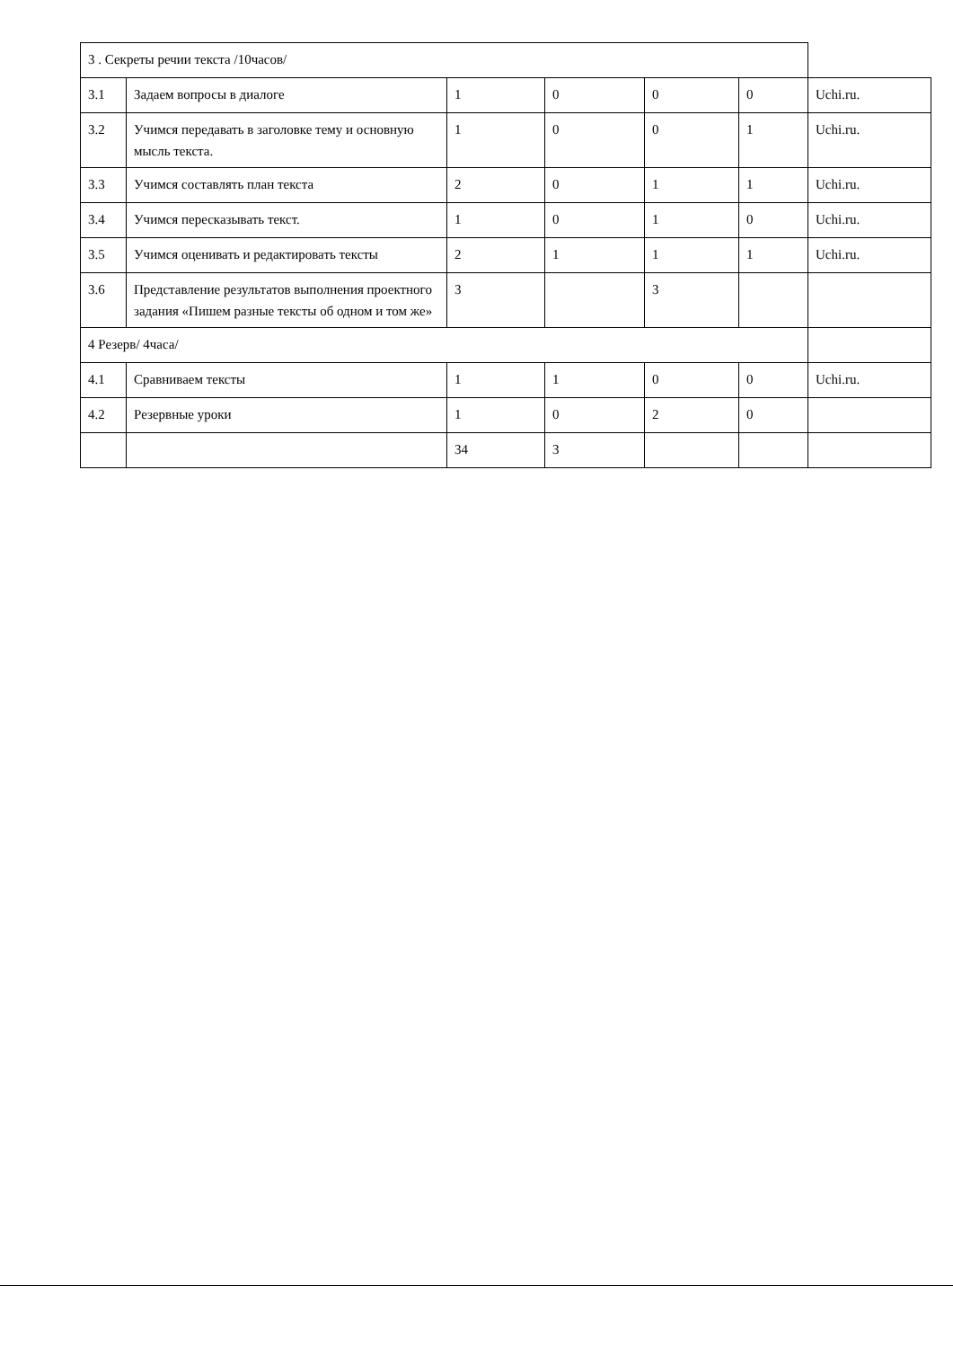| 3 . Секреты речии текста /10часов/ | | | | | | |
| 3.1 | Задаем вопросы в диалоге | 1 | 0 | 0 | 0 | Uchi.ru. |
| 3.2 | Учимся передавать в заголовке тему и основную мысль текста. | 1 | 0 | 0 | 1 | Uchi.ru. |
| 3.3 | Учимся составлять план текста | 2 | 0 | 1 | 1 | Uchi.ru. |
| 3.4 | Учимся пересказывать текст. | 1 | 0 | 1 | 0 | Uchi.ru. |
| 3.5 | Учимся оценивать и редактировать тексты | 2 | 1 | 1 | 1 | Uchi.ru. |
| 3.6 | Представление результатов выполнения проектного задания «Пишем разные тексты об одном и том же» | 3 | | 3 | | |
| 4 Резерв/ 4часа/ | | | | | | |
| 4.1 | Сравниваем тексты | 1 | 1 | 0 | 0 | Uchi.ru. |
| 4.2 | Резервные уроки | 1 | 0 | 2 | 0 | |
| | | 34 | 3 | | | |